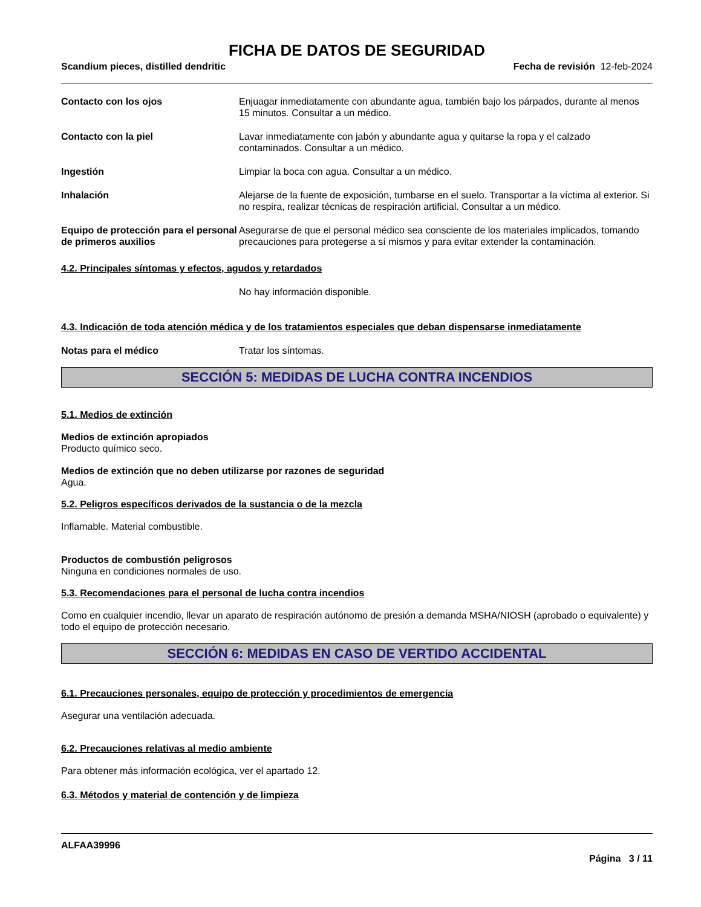FICHA DE DATOS DE SEGURIDAD
Scandium pieces, distilled dendritic Fecha de revisión 12-feb-2024
Contacto con los ojos Enjuagar inmediatamente con abundante agua, también bajo los párpados, durante al menos 15 minutos. Consultar a un médico.
Contacto con la piel Lavar inmediatamente con jabón y abundante agua y quitarse la ropa y el calzado contaminados. Consultar a un médico.
Ingestión Limpiar la boca con agua. Consultar a un médico.
Inhalación Alejarse de la fuente de exposición, tumbarse en el suelo. Transportar a la víctima al exterior. Si no respira, realizar técnicas de respiración artificial. Consultar a un médico.
Equipo de protección para el personal de primeros auxilios
Asegurarse de que el personal médico sea consciente de los materiales implicados, tomando precauciones para protegerse a sí mismos y para evitar extender la contaminación.
4.2. Principales síntomas y efectos, agudos y retardados
No hay información disponible.
4.3. Indicación de toda atención médica y de los tratamientos especiales que deban dispensarse inmediatamente
Notas para el médico Tratar los síntomas.
SECCIÓN 5: MEDIDAS DE LUCHA CONTRA INCENDIOS
5.1. Medios de extinción
Medios de extinción apropiados
Producto químico seco.
Medios de extinción que no deben utilizarse por razones de seguridad
Agua.
5.2. Peligros específicos derivados de la sustancia o de la mezcla
Inflamable. Material combustible.
Productos de combustión peligrosos
Ninguna en condiciones normales de uso.
5.3. Recomendaciones para el personal de lucha contra incendios
Como en cualquier incendio, llevar un aparato de respiración autónomo de presión a demanda MSHA/NIOSH (aprobado o equivalente) y todo el equipo de protección necesario.
SECCIÓN 6: MEDIDAS EN CASO DE VERTIDO ACCIDENTAL
6.1. Precauciones personales, equipo de protección y procedimientos de emergencia
Asegurar una ventilación adecuada.
6.2. Precauciones relativas al medio ambiente
Para obtener más información ecológica, ver el apartado 12.
6.3. Métodos y material de contención y de limpieza
ALFAA39996
Página 3 / 11